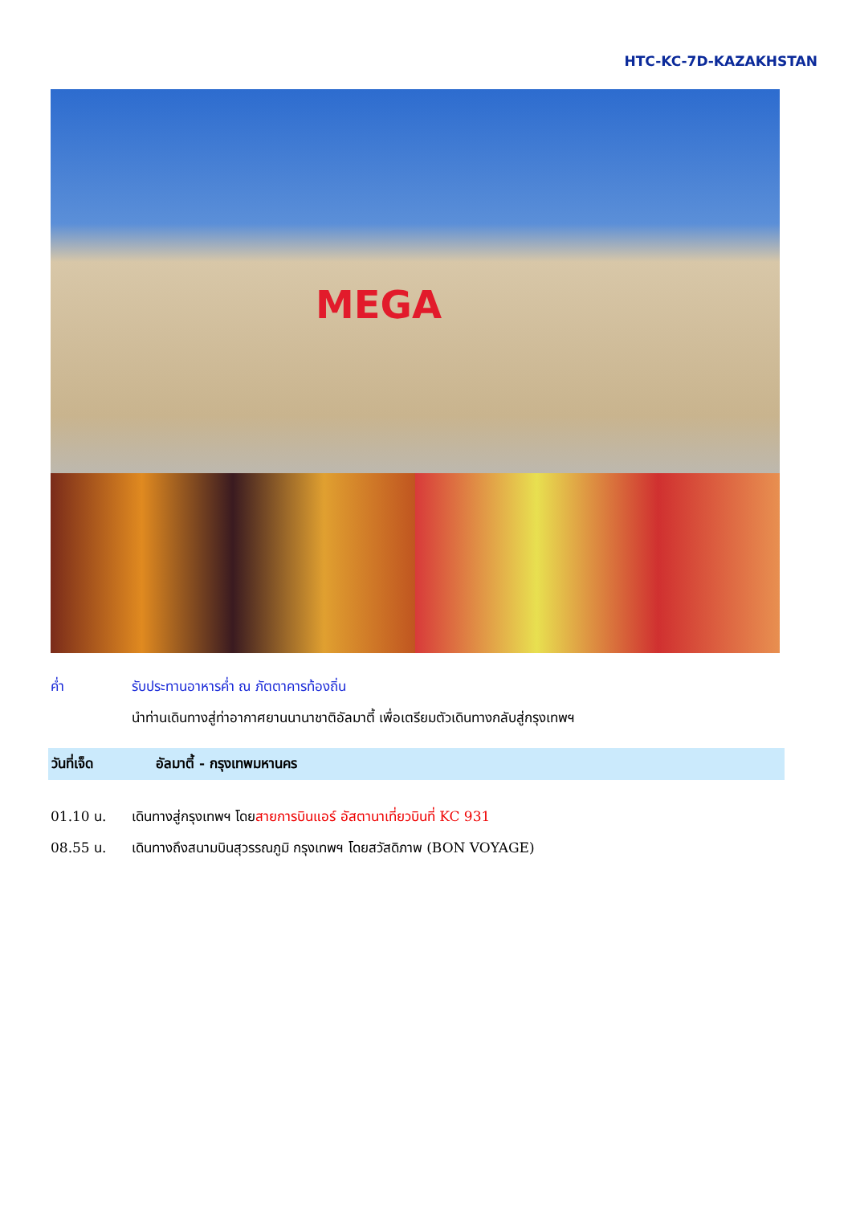HTC-KC-7D-KAZAKHSTAN
MEGA
ค่ำ รับประทานอาหารค่ำ ณ ภัตตาคารท้องถิ่น
นำท่านเดินทางสู่ท่าอากาศยานนานาชาติอัลมาตี้ เพื่อเตรียมตัวเดินทางกลับสู่กรุงเทพฯ
วันที่เจ็ด อัลมาตี้ - กรุงเทพมหานคร
01.10 น. เดินทางสู่กรุงเทพฯ โดยสายการบินแอร์ อัสตานาเที่ยวบินที่ KC 931
08.55 น. เดินทางถึงสนามบินสุวรรณภูมิ กรุงเทพฯ โดยสวัสดิภาพ (BON VOYAGE)